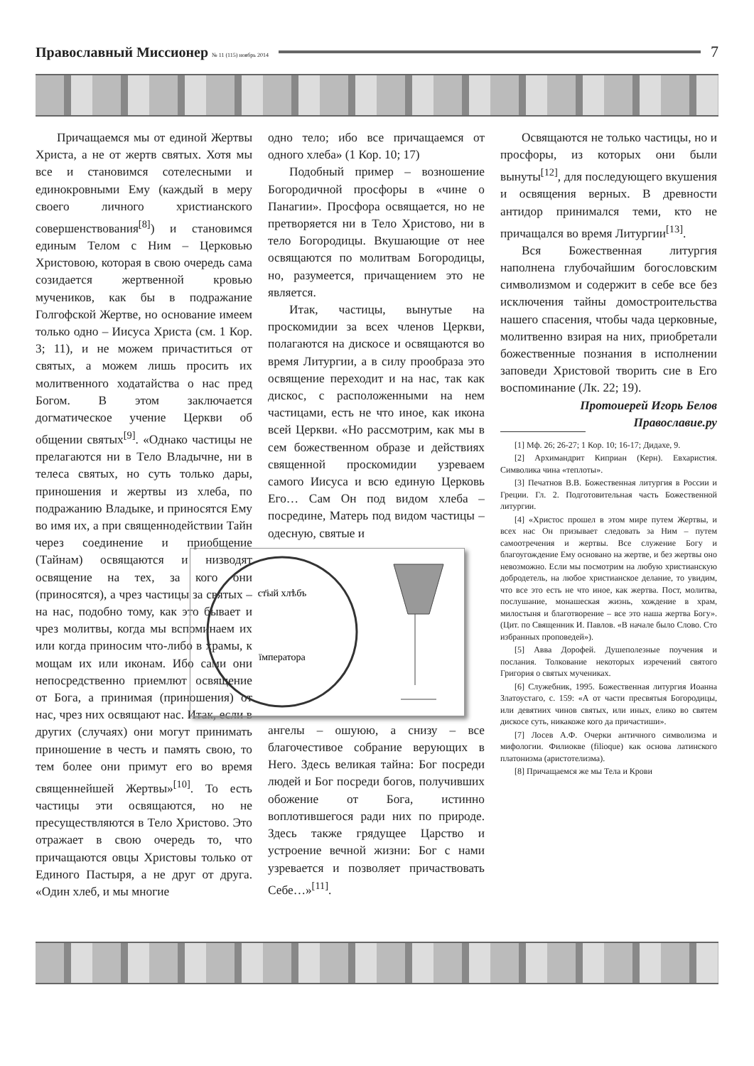Православный Миссионер № 11 (115) ноябрь 2014
7
Причащаемся мы от единой Жертвы Христа, а не от жертв святых. Хотя мы все и становимся сотелесными и единокровными Ему (каждый в меру своего личного христианского совершенствования<sup>[8]</sup>) и становимся единым Телом с Ним – Церковью Христовою, которая в свою очередь сама созидается жертвенной кровью мучеников, как бы в подражание Голгофской Жертве, но основание имеем только одно – Иисуса Христа (см. 1 Кор. 3; 11), и не можем причаститься от святых, а можем лишь просить их молитвенного ходатайства о нас пред Богом. В этом заключается догматическое учение Церкви об общении святых<sup>[9]</sup>. «Однако частицы не прелагаются ни в Тело Владычне, ни в телеса святых, но суть только дары, приношения и жертвы из хлеба, по подражанию Владыке, и приносятся Ему во имя их, а при священнодействии Тайн через соединение и приобщение (Тайнам) освящаются и низводят освящение на тех, за кого они (приносятся), а чрез частицы за святых – на нас, подобно тому, как это бывает и чрез молитвы, когда мы вспоминаем их или когда приносим что-либо в храмы, к мощам их или иконам. Ибо сами они непосредственно приемлют освящение от Бога, а принимая (приношения) от нас, чрез них освящают нас. Итак, если в других (случаях) они могут принимать приношение в честь и память свою, то тем более они примут его во время священнейшей Жертвы»<sup>[10]</sup>. То есть частицы эти освящаются, но не пресуществляются в Тело Христово. Это отражает в свою очередь то, что причащаются овцы Христовы только от Единого Пастыря, а не друг от друга. «Один хлеб, и мы многие
одно тело; ибо все причащаемся от одного хлеба» (1 Кор. 10; 17)
Подобный пример – возношение Богородичной просфоры в «чине о Панагии». Просфора освящается, но не претворяется ни в Тело Христово, ни в тело Богородицы. Вкушающие от нее освящаются по молитвам Богородицы, но, разумеется, причащением это не является.
Итак, частицы, вынутые на проскомидии за всех членов Церкви, полагаются на дискосе и освящаются во время Литургии, а в силу прообраза это освящение переходит и на нас, так как дискос, с расположенными на нем частицами, есть не что иное, как икона всей Церкви. «Но рассмотрим, как мы в сем божественном образе и действиях священной проскомидии узреваем самого Иисуса и всю единую Церковь Его… Сам Он под видом хлеба – посредине, Матерь под видом частицы – одесную, святые и
ст҃ый хлѣбъ
їмператора
ангелы – ошуюю, а снизу – все благочестивое собрание верующих в Него. Здесь великая тайна: Бог посреди людей и Бог посреди богов, получивших обожение от Бога, истинно воплотившегося ради них по природе. Здесь также грядущее Царство и устроение вечной жизни: Бог с нами узревается и позволяет причаствовать Себе…»<sup>[11]</sup>.
Освящаются не только частицы, но и просфоры, из которых они были вынуты<sup>[12]</sup>, для последующего вкушения и освящения верных. В древности антидор принимался теми, кто не причащался во время Литургии<sup>[13]</sup>.
Вся Божественная литургия наполнена глубочайшим богословским символизмом и содержит в себе все без исключения тайны домостроительства нашего спасения, чтобы чада церковные, молитвенно взирая на них, приобретали божественные познания в исполнении заповеди Христовой творить сие в Его воспоминание (Лк. 22; 19).
Протоиерей Игорь Белов
Православие.ру
[1] Мф. 26; 26-27; 1 Кор. 10; 16-17; Дидахе, 9.
[2] Архимандрит Киприан (Керн). Евхаристия. Символика чина «теплоты».
[3] Печатнов В.В. Божественная литургия в России и Греции. Гл. 2. Подготовительная часть Божественной литургии.
[4] «Христос прошел в этом мире путем Жертвы, и всех нас Он призывает следовать за Ним – путем самоотречения и жертвы. Все служение Богу и благоугождение Ему основано на жертве, и без жертвы оно невозможно. Если мы посмотрим на любую христианскую добродетель, на любое христианское делание, то увидим, что все это есть не что иное, как жертва. Пост, молитва, послушание, монашеская жизнь, хождение в храм, милостыня и благотворение – все это наша жертва Богу». (Цит. по Священник И. Павлов. «В начале было Слово. Сто избранных проповедей»).
[5] Авва Дорофей. Душеполезные поучения и послания. Толкование некоторых изречений святого Григория о святых мучениках.
[6] Служебник, 1995. Божественная литургия Иоанна Златоустаго, с. 159: «А от части пресвятыя Богородицы, или девятиих чинов святых, или иных, елико во святем дискосе суть, никакоже кого да причастиши».
[7] Лосев А.Ф. Очерки античного символизма и мифологии. Филиокве (filioque) как основа латинского платонизма (аристотелизма).
[8] Причащаемся же мы Тела и Крови